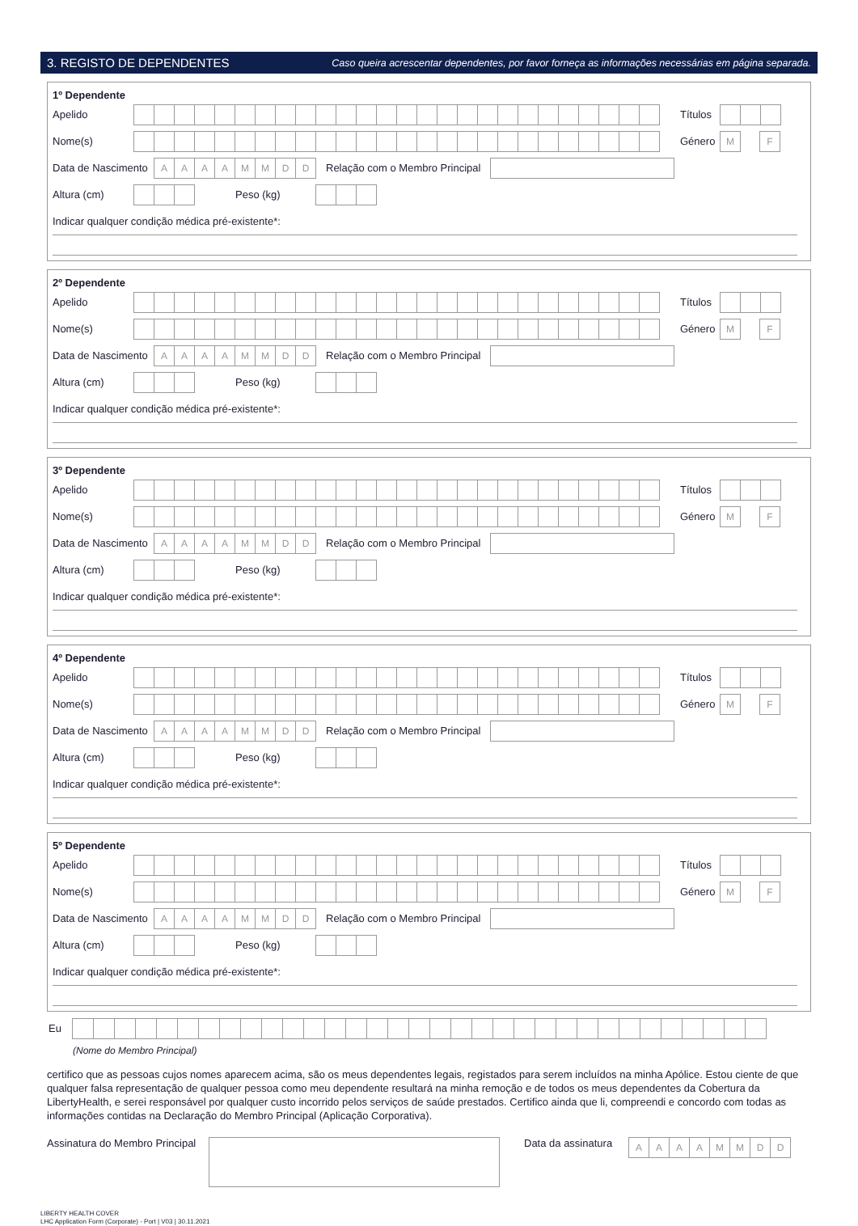3. REGISTO DE DEPENDENTES Caso queira acrescentar dependentes, por favor forneça as informações necessárias em página separada.
1º Dependente
Apelido Títulos
Nome(s) Género M F
Data de Nascimento AAAAMMDD Relação com o Membro Principal
Altura (cm) Peso (kg)
Indicar qualquer condição médica pré-existente*:
2º Dependente
Apelido Títulos
Nome(s) Género M F
Data de Nascimento AAAAMMDD Relação com o Membro Principal
Altura (cm) Peso (kg)
Indicar qualquer condição médica pré-existente*:
3º Dependente
Apelido Títulos
Nome(s) Género M F
Data de Nascimento AAAAMMDD Relação com o Membro Principal
Altura (cm) Peso (kg)
Indicar qualquer condição médica pré-existente*:
4º Dependente
Apelido Títulos
Nome(s) Género M F
Data de Nascimento AAAAMMDD Relação com o Membro Principal
Altura (cm) Peso (kg)
Indicar qualquer condição médica pré-existente*:
5º Dependente
Apelido Títulos
Nome(s) Género M F
Data de Nascimento AAAAMMDD Relação com o Membro Principal
Altura (cm) Peso (kg)
Indicar qualquer condição médica pré-existente*:
Eu
(Nome do Membro Principal)
certifico que as pessoas cujos nomes aparecem acima, são os meus dependentes legais, registados para serem incluídos na minha Apólice. Estou ciente de que qualquer falsa representação de qualquer pessoa como meu dependente resultará na minha remoção e de todos os meus dependentes da Cobertura da LibertyHealth, e serei responsável por qualquer custo incorrido pelos serviços de saúde prestados. Certifico ainda que li, compreendi e concordo com todas as informações contidas na Declaração do Membro Principal (Aplicação Corporativa).
Assinatura do Membro Principal Data da assinatura AAAAMMDD
LIBERTY HEALTH COVER
LHC Application Form (Corporate) - Port | V03 | 30.11.2021